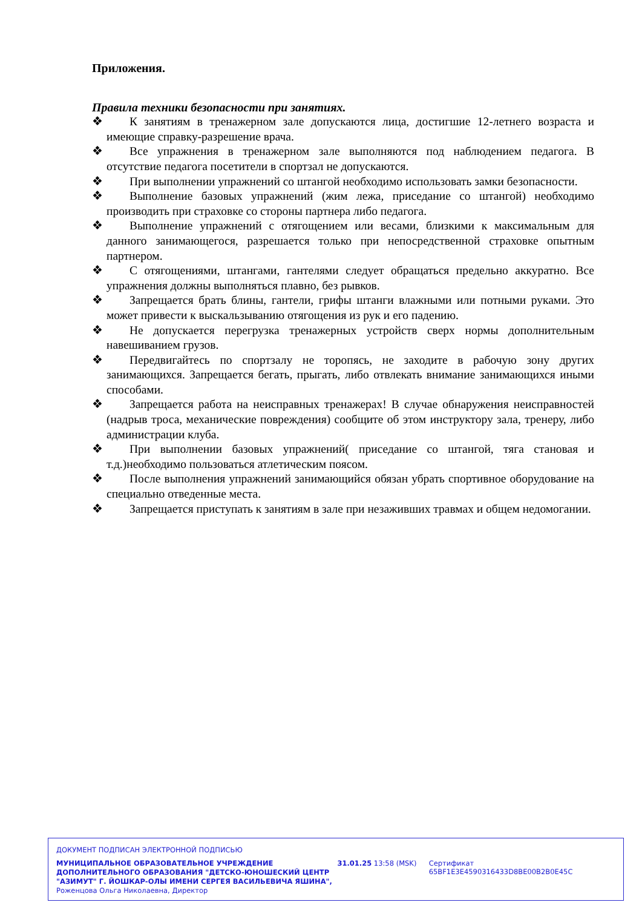Приложения.
Правила техники безопасности при занятиях.
❖ К занятиям в тренажерном зале допускаются лица, достигшие 12-летнего возраста и имеющие справку-разрешение врача.
❖ Все упражнения в тренажерном зале выполняются под наблюдением педагога. В отсутствие педагога посетители в спортзал не допускаются.
❖ При выполнении упражнений со штангой необходимо использовать замки безопасности.
❖ Выполнение базовых упражнений (жим лежа, приседание со штангой) необходимо производить при страховке со стороны партнера либо педагога.
❖ Выполнение упражнений с отягощением или весами, близкими к максимальным для данного занимающегося, разрешается только при непосредственной страховке опытным партнером.
❖ С отягощениями, штангами, гантелями следует обращаться предельно аккуратно. Все упражнения должны выполняться плавно, без рывков.
❖ Запрещается брать блины, гантели, грифы штанги влажными или потными руками. Это может привести к выскальзыванию отягощения из рук и его падению.
❖ Не допускается перегрузка тренажерных устройств сверх нормы дополнительным навешиванием грузов.
❖ Передвигайтесь по спортзалу не торопясь, не заходите в рабочую зону других занимающихся. Запрещается бегать, прыгать, либо отвлекать внимание занимающихся иными способами.
❖ Запрещается работа на неисправных тренажерах! В случае обнаружения неисправностей (надрыв троса, механические повреждения) сообщите об этом инструктору зала, тренеру, либо администрации клуба.
❖ При выполнении базовых упражнений( приседание со штангой, тяга становая и т.д.)необходимо пользоваться атлетическим поясом.
❖ После выполнения упражнений занимающийся обязан убрать спортивное оборудование на специально отведенные места.
❖ Запрещается приступать к занятиям в зале при незаживших травмах и общем недомогании.
ДОКУМЕНТ ПОДПИСАН ЭЛЕКТРОННОЙ ПОДПИСЬЮ
МУНИЦИПАЛЬНОЕ ОБРАЗОВАТЕЛЬНОЕ УЧРЕЖДЕНИЕ ДОПОЛНИТЕЛЬНОГО ОБРАЗОВАНИЯ "ДЕТСКО-ЮНОШЕСКИЙ ЦЕНТР "АЗИМУТ" Г. ЙОШКАР-ОЛЫ ИМЕНИ СЕРГЕЯ ВАСИЛЬЕВИЧА ЯШИНА",
Роженцова Ольга Николаевна, Директор
31.01.25 13:58 (MSK) Сертификат 65BF1E3E4590316433D8BE00B2B0E45C